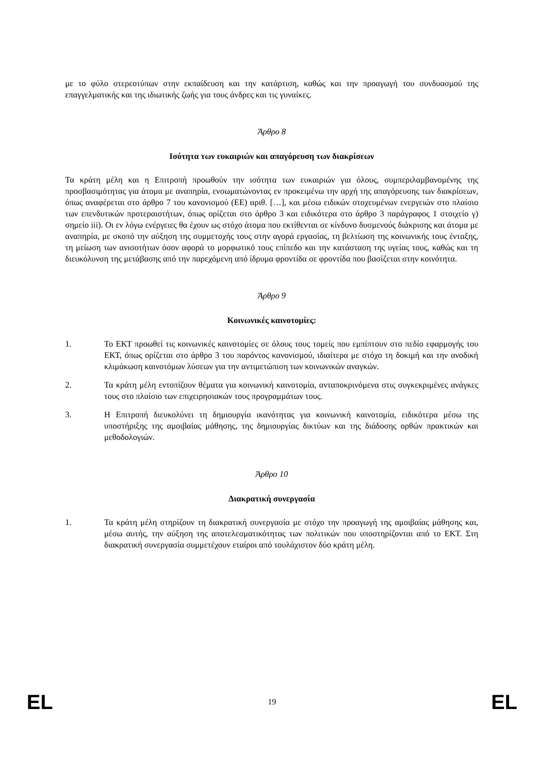με το φύλο στερεοτύπων στην εκπαίδευση και την κατάρτιση, καθώς και την προαγωγή του συνδυασμού της επαγγελματικής και της ιδιωτικής ζωής για τους άνδρες και τις γυναίκες.
Άρθρο 8
Ισότητα των ευκαιριών και απαγόρευση των διακρίσεων
Τα κράτη μέλη και η Επιτροπή προωθούν την ισότητα των ευκαιριών για όλους, συμπεριλαμβανομένης της προσβασιμότητας για άτομα με αναπηρία, ενσωματώνοντας εν προκειμένω την αρχή της απαγόρευσης των διακρίσεων, όπως αναφέρεται στο άρθρο 7 του κανονισμού (ΕΕ) αριθ. […], και μέσω ειδικών στοχευμένων ενεργειών στο πλαίσιο των επενδυτικών προτεραιοτήτων, όπως ορίζεται στο άρθρο 3 και ειδικότερα στο άρθρο 3 παράγραφος 1 στοιχείο γ) σημείο iii). Οι εν λόγω ενέργειες θα έχουν ως στόχο άτομα που εκτίθενται σε κίνδυνο δυσμενούς διάκρισης και άτομα με αναπηρία, με σκοπό την αύξηση της συμμετοχής τους στην αγορά εργασίας, τη βελτίωση της κοινωνικής τους ένταξης, τη μείωση των ανισοτήτων όσον αφορά το μορφωτικό τους επίπεδο και την κατάσταση της υγείας τους, καθώς και τη διευκόλυνση της μετάβασης από την παρεχόμενη από ίδρυμα φροντίδα σε φροντίδα που βασίζεται στην κοινότητα.
Άρθρο 9
Κοινωνικές καινοτομίες:
1. Το ΕΚΤ προωθεί τις κοινωνικές καινοτομίες σε όλους τους τομείς που εμπίπτουν στο πεδίο εφαρμογής του ΕΚΤ, όπως ορίζεται στο άρθρο 3 του παρόντος κανονισμού, ιδιαίτερα με στόχο τη δοκιμή και την ανοδική κλιμάκωση καινοτόμων λύσεων για την αντιμετώπιση των κοινωνικών αναγκών.
2. Τα κράτη μέλη εντοπίζουν θέματα για κοινωνική καινοτομία, ανταποκρινόμενα στις συγκεκριμένες ανάγκες τους στο πλαίσιο των επιχειρησιακών τους προγραμμάτων τους.
3. Η Επιτροπή διευκολύνει τη δημιουργία ικανότητας για κοινωνική καινοτομία, ειδικότερα μέσω της υποστήριξης της αμοιβαίας μάθησης, της δημιουργίας δικτύων και της διάδοσης ορθών πρακτικών και μεθοδολογιών.
Άρθρο 10
Διακρατική συνεργασία
1. Τα κράτη μέλη στηρίζουν τη διακρατική συνεργασία με στόχο την προαγωγή της αμοιβαίας μάθησης και, μέσω αυτής, την αύξηση της αποτελεσματικότητας των πολιτικών που υποστηρίζονται από το ΕΚΤ. Στη διακρατική συνεργασία συμμετέχουν εταίροι από τουλάχιστον δύο κράτη μέλη.
EL 19 EL